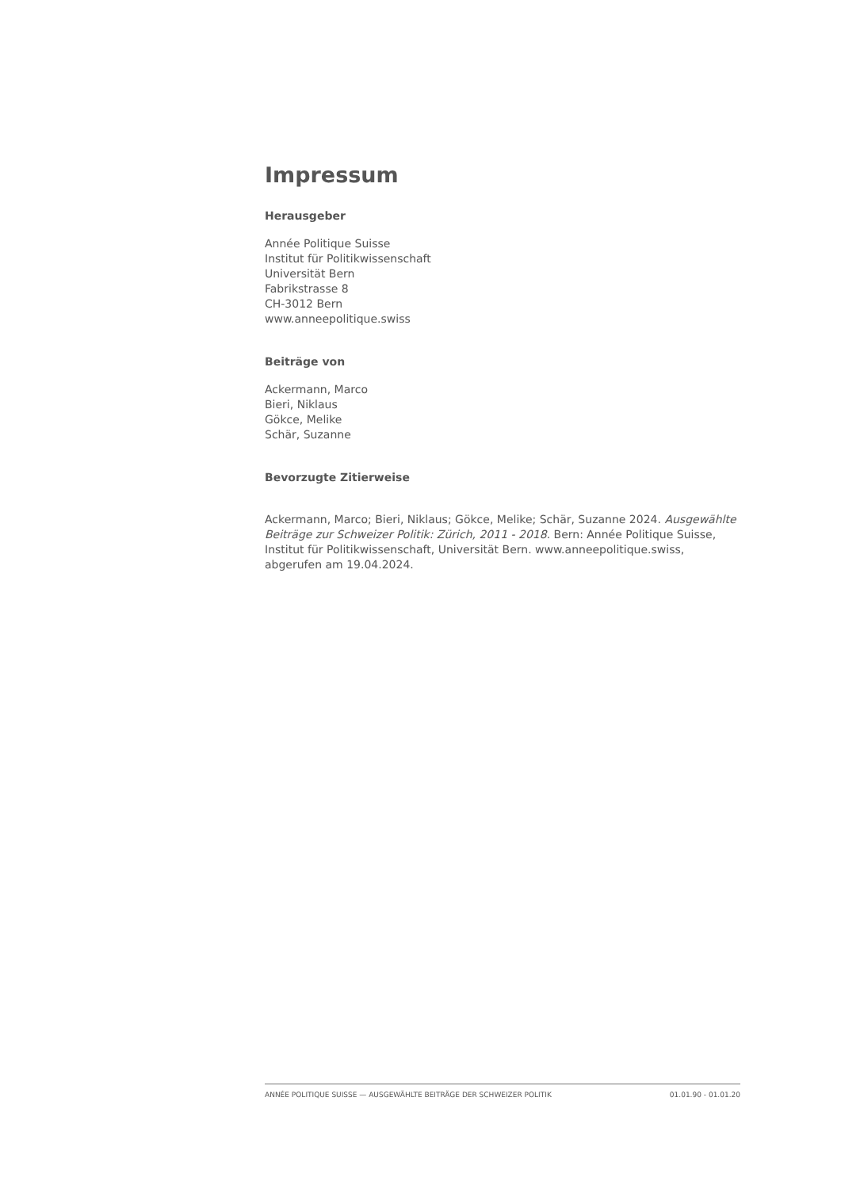Impressum
Herausgeber
Année Politique Suisse
Institut für Politikwissenschaft
Universität Bern
Fabrikstrasse 8
CH-3012 Bern
www.anneepolitique.swiss
Beiträge von
Ackermann, Marco
Bieri, Niklaus
Gökce, Melike
Schär, Suzanne
Bevorzugte Zitierweise
Ackermann, Marco; Bieri, Niklaus; Gökce, Melike; Schär, Suzanne 2024. Ausgewählte Beiträge zur Schweizer Politik: Zürich, 2011 - 2018. Bern: Année Politique Suisse, Institut für Politikwissenschaft, Universität Bern. www.anneepolitique.swiss, abgerufen am 19.04.2024.
ANNÉE POLITIQUE SUISSE — AUSGEWÄHLTE BEITRÄGE DER SCHWEIZER POLITIK 01.01.90 - 01.01.20